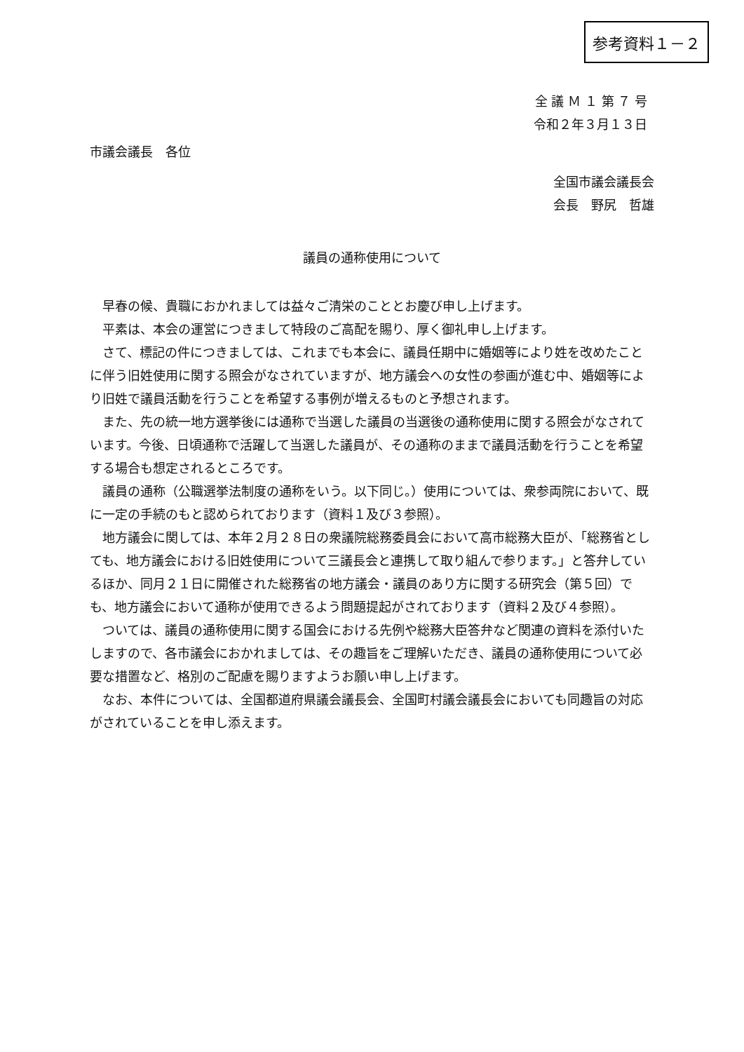参考資料１－２
全 議 Ｍ １ 第 ７ 号
令和２年３月１３日
市議会議長　各位
全国市議会議長会
会長　野尻　哲雄
議員の通称使用について
早春の候、貴職におかれましては益々ご清栄のこととお慶び申し上げます。
平素は、本会の運営につきまして特段のご高配を賜り、厚く御礼申し上げます。
さて、標記の件につきましては、これまでも本会に、議員任期中に婚姻等により姓を改めたことに伴う旧姓使用に関する照会がなされていますが、地方議会への女性の参画が進む中、婚姻等により旧姓で議員活動を行うことを希望する事例が増えるものと予想されます。
また、先の統一地方選挙後には通称で当選した議員の当選後の通称使用に関する照会がなされています。今後、日頃通称で活躍して当選した議員が、その通称のままで議員活動を行うことを希望する場合も想定されるところです。
議員の通称（公職選挙法制度の通称をいう。以下同じ。）使用については、衆参両院において、既に一定の手続のもと認められております（資料１及び３参照）。
地方議会に関しては、本年２月２８日の衆議院総務委員会において高市総務大臣が、「総務省としても、地方議会における旧姓使用について三議長会と連携して取り組んで参ります。」と答弁しているほか、同月２１日に開催された総務省の地方議会・議員のあり方に関する研究会（第５回）でも、地方議会において通称が使用できるよう問題提起がされております（資料２及び４参照）。
ついては、議員の通称使用に関する国会における先例や総務大臣答弁など関連の資料を添付いたしますので、各市議会におかれましては、その趣旨をご理解いただき、議員の通称使用について必要な措置など、格別のご配慮を賜りますようお願い申し上げます。
なお、本件については、全国都道府県議会議長会、全国町村議会議長会においても同趣旨の対応がされていることを申し添えます。